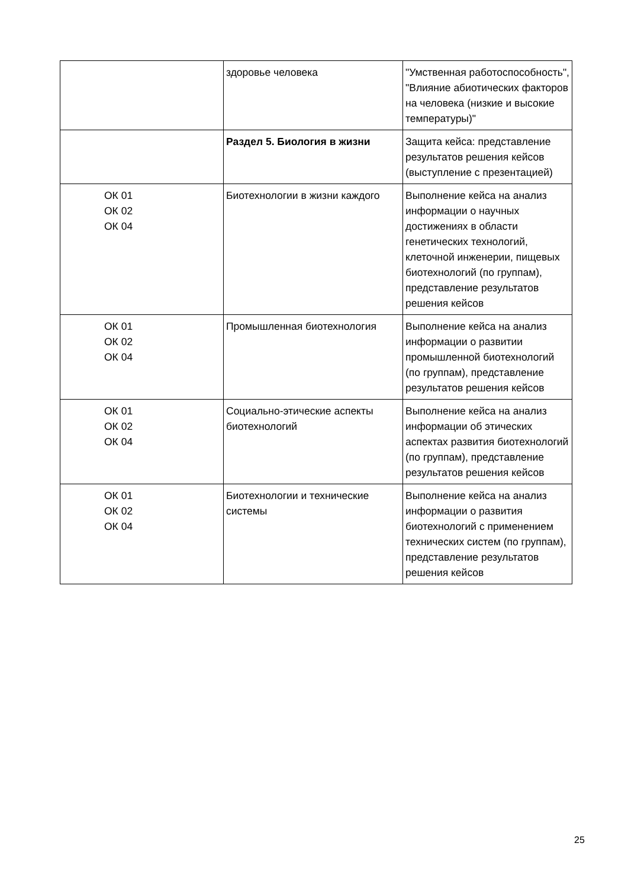| | здоровье человека | "Умственная работоспособность", "Влияние абиотических факторов на человека (низкие и высокие температуры)" |
| | Раздел 5. Биология в жизни | Защита кейса: представление результатов решения кейсов (выступление с презентацией) |
| ОК 01 ОК 02 ОК 04 | Биотехнологии в жизни каждого | Выполнение кейса на анализ информации о научных достижениях в области генетических технологий, клеточной инженерии, пищевых биотехнологий (по группам), представление результатов решения кейсов |
| ОК 01 ОК 02 ОК 04 | Промышленная биотехнология | Выполнение кейса на анализ информации о развитии промышленной биотехнологий (по группам), представление результатов решения кейсов |
| ОК 01 ОК 02 ОК 04 | Социально-этические аспекты биотехнологий | Выполнение кейса на анализ информации об этических аспектах развития биотехнологий (по группам), представление результатов решения кейсов |
| ОК 01 ОК 02 ОК 04 | Биотехнологии и технические системы | Выполнение кейса на анализ информации о развития биотехнологий с применением технических систем (по группам), представление результатов решения кейсов |
25